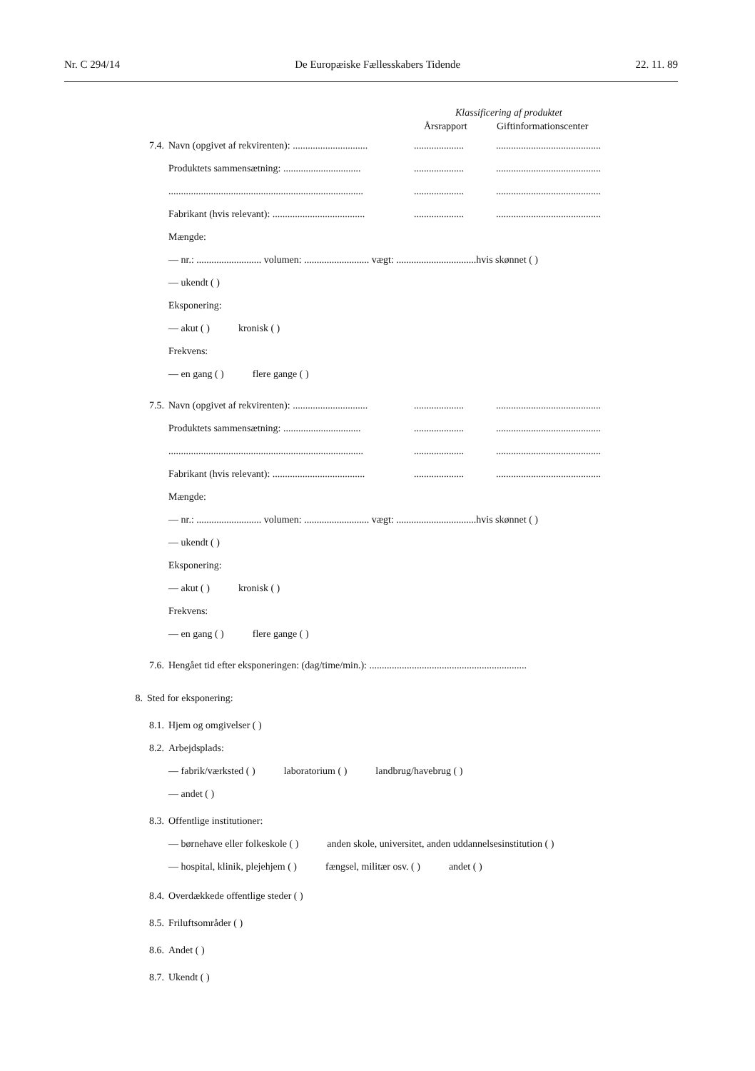Nr. C 294/14 De Europæiske Fællesskabers Tidende 22. 11. 89
Klassificering af produktet
Årsrapport Giftinformationscenter
7.4. Navn (opgivet af rekvirenten): ............................................................................................
Produktets sammensætning: .............................................................................................
............................................................................................................................................
Fabrikant (hvis relevant): ...................................................................................................
Mængde:
— nr.: .......................... volumen: .......................... vægt: ................................hvis skønnet ( )
— ukendt ( )
Eksponering:
— akut ( ) kronisk ( )
Frekvens:
— en gang ( ) flere gange ( )
7.5. Navn (opgivet af rekvirenten): ............................................................................................
Produktets sammensætning: .............................................................................................
............................................................................................................................................
Fabrikant (hvis relevant): ...................................................................................................
Mængde:
— nr.: .......................... volumen: .......................... vægt: ................................hvis skønnet ( )
— ukendt ( )
Eksponering:
— akut ( ) kronisk ( )
Frekvens:
— en gang ( ) flere gange ( )
7.6. Hengået tid efter eksponeringen: (dag/time/min.): ...............................................................
8. Sted for eksponering:
8.1. Hjem og omgivelser ( )
8.2. Arbejdsplads:
— fabrik/værksted ( ) laboratorium ( ) landbrug/havebrug ( )
— andet ( )
8.3. Offentlige institutioner:
— børnehave eller folkeskole ( ) anden skole, universitet, anden uddannelsesinstitution ( )
— hospital, klinik, plejehjem ( ) fængsel, militær osv. ( ) andet ( )
8.4. Overdækkede offentlige steder ( )
8.5. Friluftsområder ( )
8.6. Andet ( )
8.7. Ukendt ( )